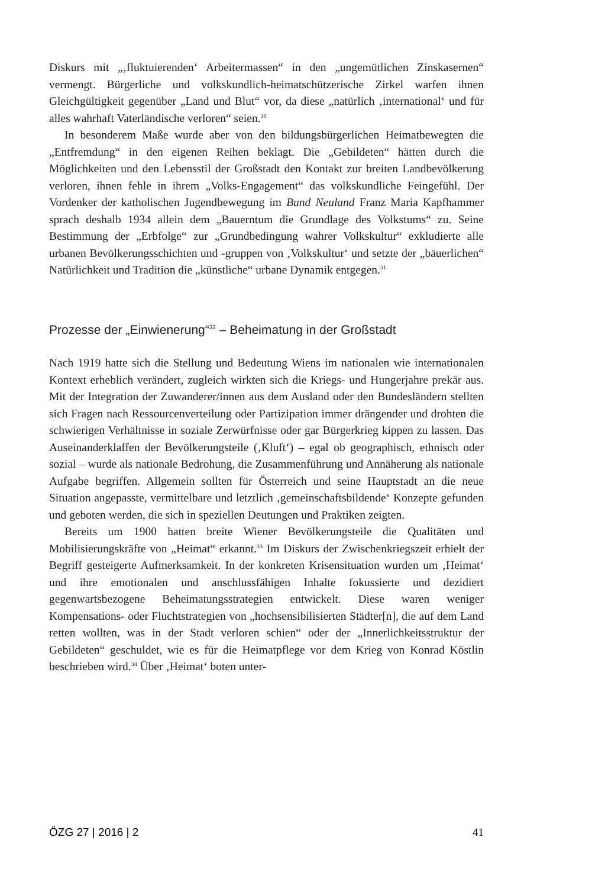Diskurs mit „‚fluktuierenden‘ Arbeitermassen“ in den „ungemütlichen Zinskasernen“ vermengt. Bürgerliche und volkskundlich-heimatschützerische Zirkel warfen ihnen Gleichgültigkeit gegenüber „Land und Blut“ vor, da diese „natürlich ‚international‘ und für alles wahrhaft Vaterländische verloren“ seien.<sup>30</sup>
In besonderem Maße wurde aber von den bildungsbürgerlichen Heimatbewegten die „Entfremdung“ in den eigenen Reihen beklagt. Die „Gebildeten“ hätten durch die Möglichkeiten und den Lebensstil der Großstadt den Kontakt zur breiten Landbevölkerung verloren, ihnen fehle in ihrem „Volks-Engagement“ das volkskundliche Feingefühl. Der Vordenker der katholischen Jugendbewegung im Bund Neuland Franz Maria Kapfhammer sprach deshalb 1934 allein dem „Bauerntum die Grundlage des Volkstums“ zu. Seine Bestimmung der „Erbfolge“ zur „Grundbedingung wahrer Volkskultur“ exkludierte alle urbanen Bevölkerungsschichten und -gruppen von ‚Volkskultur‘ und setzte der „bäuerlichen“ Natürlichkeit und Tradition die „künstliche“ urbane Dynamik entgegen.<sup>31</sup>
Prozesse der „Einwienerung“<sup>32</sup> – Beheimatung in der Großstadt
Nach 1919 hatte sich die Stellung und Bedeutung Wiens im nationalen wie internationalen Kontext erheblich verändert, zugleich wirkten sich die Kriegs- und Hungerjahre prekär aus. Mit der Integration der Zuwanderer/innen aus dem Ausland oder den Bundesländern stellten sich Fragen nach Ressourcenverteilung oder Partizipation immer drängender und drohten die schwierigen Verhältnisse in soziale Zerwürfnisse oder gar Bürgerkrieg kippen zu lassen. Das Auseinanderklaffen der Bevölkerungsteile (‚Kluft‘) – egal ob geographisch, ethnisch oder sozial – wurde als nationale Bedrohung, die Zusammenführung und Annäherung als nationale Aufgabe begriffen. Allgemein sollten für Österreich und seine Hauptstadt an die neue Situation angepasste, vermittelbare und letztlich ‚gemeinschaftsbildende‘ Konzepte gefunden und geboten werden, die sich in speziellen Deutungen und Praktiken zeigten.
Bereits um 1900 hatten breite Wiener Bevölkerungsteile die Qualitäten und Mobilisierungskräfte von „Heimat“ erkannt.<sup>33</sup> Im Diskurs der Zwischenkriegszeit erhielt der Begriff gesteigerte Aufmerksamkeit. In der konkreten Krisensituation wurden um ‚Heimat‘ und ihre emotionalen und anschlussfähigen Inhalte fokussierte und dezidiert gegenwartsbezogene Beheimatungsstrategien entwickelt. Diese waren weniger Kompensations- oder Fluchtstrategien von „hochsensibilisierten Städter[n], die auf dem Land retten wollten, was in der Stadt verloren schien“ oder der „Innerlichkeitsstruktur der Gebildeten“ geschuldet, wie es für die Heimatpflege vor dem Krieg von Konrad Köstlin beschrieben wird.<sup>34</sup> Über ‚Heimat‘ boten unter-
ÖZG 27 | 2016 | 2 41